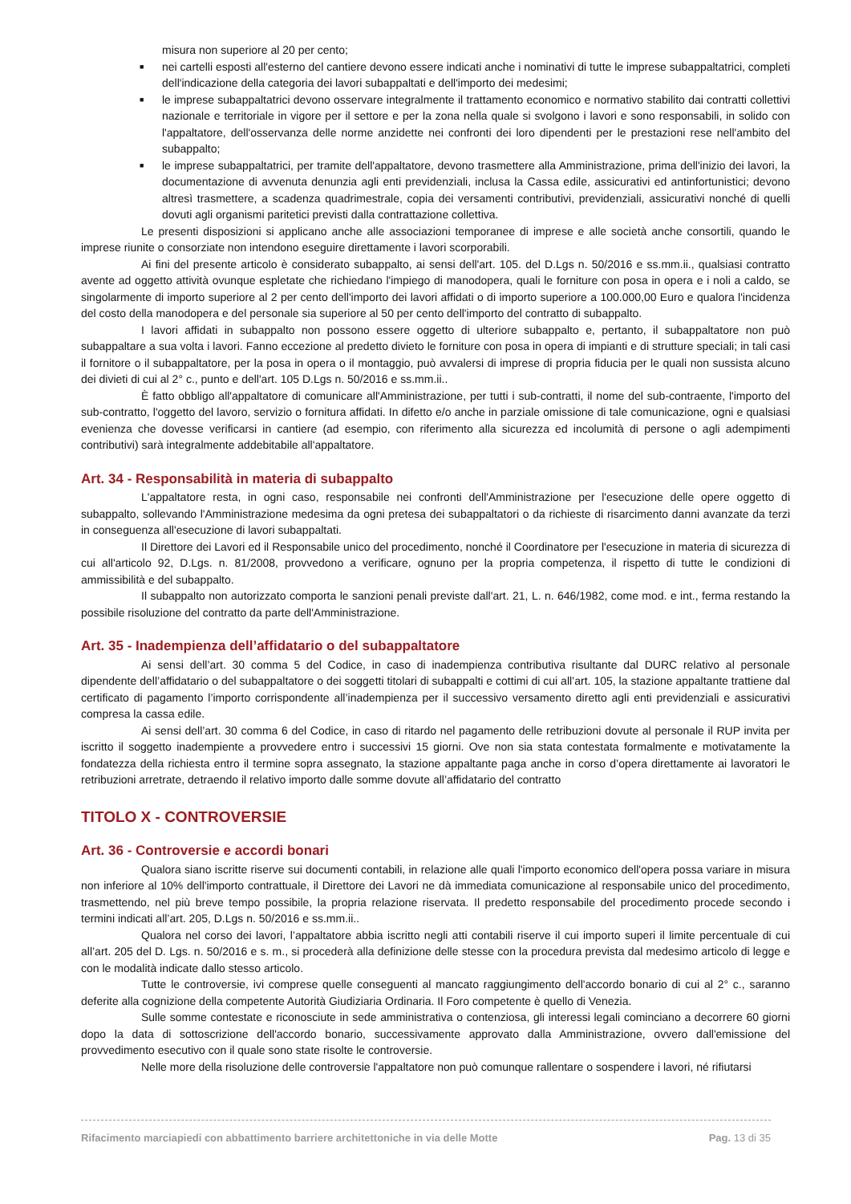misura non superiore al 20 per cento;
■ nei cartelli esposti all'esterno del cantiere devono essere indicati anche i nominativi di tutte le imprese subappaltatrici, completi dell'indicazione della categoria dei lavori subappaltati e dell'importo dei medesimi;
■ le imprese subappaltatrici devono osservare integralmente il trattamento economico e normativo stabilito dai contratti collettivi nazionale e territoriale in vigore per il settore e per la zona nella quale si svolgono i lavori e sono responsabili, in solido con l'appaltatore, dell'osservanza delle norme anzidette nei confronti dei loro dipendenti per le prestazioni rese nell'ambito del subappalto;
■ le imprese subappaltatrici, per tramite dell'appaltatore, devono trasmettere alla Amministrazione, prima dell'inizio dei lavori, la documentazione di avvenuta denunzia agli enti previdenziali, inclusa la Cassa edile, assicurativi ed antinfortunistici; devono altresì trasmettere, a scadenza quadrimestrale, copia dei versamenti contributivi, previdenziali, assicurativi nonché di quelli dovuti agli organismi paritetici previsti dalla contrattazione collettiva.
Le presenti disposizioni si applicano anche alle associazioni temporanee di imprese e alle società anche consortili, quando le imprese riunite o consorziate non intendono eseguire direttamente i lavori scorporabili.
Ai fini del presente articolo è considerato subappalto, ai sensi dell'art. 105. del D.Lgs n. 50/2016 e ss.mm.ii., qualsiasi contratto avente ad oggetto attività ovunque espletate che richiedano l'impiego di manodopera, quali le forniture con posa in opera e i noli a caldo, se singolarmente di importo superiore al 2 per cento dell'importo dei lavori affidati o di importo superiore a 100.000,00 Euro e qualora l'incidenza del costo della manodopera e del personale sia superiore al 50 per cento dell'importo del contratto di subappalto.
I lavori affidati in subappalto non possono essere oggetto di ulteriore subappalto e, pertanto, il subappaltatore non può subappaltare a sua volta i lavori. Fanno eccezione al predetto divieto le forniture con posa in opera di impianti e di strutture speciali; in tali casi il fornitore o il subappaltatore, per la posa in opera o il montaggio, può avvalersi di imprese di propria fiducia per le quali non sussista alcuno dei divieti di cui al 2° c., punto e dell'art. 105 D.Lgs n. 50/2016 e ss.mm.ii..
È fatto obbligo all'appaltatore di comunicare all'Amministrazione, per tutti i sub-contratti, il nome del sub-contraente, l'importo del sub-contratto, l'oggetto del lavoro, servizio o fornitura affidati. In difetto e/o anche in parziale omissione di tale comunicazione, ogni e qualsiasi evenienza che dovesse verificarsi in cantiere (ad esempio, con riferimento alla sicurezza ed incolumità di persone o agli adempimenti contributivi) sarà integralmente addebitabile all'appaltatore.
Art. 34 - Responsabilità in materia di subappalto
L'appaltatore resta, in ogni caso, responsabile nei confronti dell'Amministrazione per l'esecuzione delle opere oggetto di subappalto, sollevando l'Amministrazione medesima da ogni pretesa dei subappaltatori o da richieste di risarcimento danni avanzate da terzi in conseguenza all'esecuzione di lavori subappaltati.
Il Direttore dei Lavori ed il Responsabile unico del procedimento, nonché il Coordinatore per l'esecuzione in materia di sicurezza di cui all'articolo 92, D.Lgs. n. 81/2008, provvedono a verificare, ognuno per la propria competenza, il rispetto di tutte le condizioni di ammissibilità e del subappalto.
Il subappalto non autorizzato comporta le sanzioni penali previste dall'art. 21, L. n. 646/1982, come mod. e int., ferma restando la possibile risoluzione del contratto da parte dell'Amministrazione.
Art. 35 - Inadempienza dell’affidatario o del subappaltatore
Ai sensi dell’art. 30 comma 5 del Codice, in caso di inadempienza contributiva risultante dal DURC relativo al personale dipendente dell’affidatario o del subappaltatore o dei soggetti titolari di subappalti e cottimi di cui all’art. 105, la stazione appaltante trattiene dal certificato di pagamento l’importo corrispondente all’inadempienza per il successivo versamento diretto agli enti previdenziali e assicurativi compresa la cassa edile.
Ai sensi dell’art. 30 comma 6 del Codice, in caso di ritardo nel pagamento delle retribuzioni dovute al personale il RUP invita per iscritto il soggetto inadempiente a provvedere entro i successivi 15 giorni. Ove non sia stata contestata formalmente e motivatamente la fondatezza della richiesta entro il termine sopra assegnato, la stazione appaltante paga anche in corso d’opera direttamente ai lavoratori le retribuzioni arretrate, detraendo il relativo importo dalle somme dovute all’affidatario del contratto
TITOLO X - CONTROVERSIE
Art. 36 - Controversie e accordi bonari
Qualora siano iscritte riserve sui documenti contabili, in relazione alle quali l'importo economico dell'opera possa variare in misura non inferiore al 10% dell'importo contrattuale, il Direttore dei Lavori ne dà immediata comunicazione al responsabile unico del procedimento, trasmettendo, nel più breve tempo possibile, la propria relazione riservata. Il predetto responsabile del procedimento procede secondo i termini indicati all’art. 205, D.Lgs n. 50/2016 e ss.mm.ii..
Qualora nel corso dei lavori, l’appaltatore abbia iscritto negli atti contabili riserve il cui importo superi il limite percentuale di cui all’art. 205 del D. Lgs. n. 50/2016 e s. m., si procederà alla definizione delle stesse con la procedura prevista dal medesimo articolo di legge e con le modalità indicate dallo stesso articolo.
Tutte le controversie, ivi comprese quelle conseguenti al mancato raggiungimento dell'accordo bonario di cui al 2° c., saranno deferite alla cognizione della competente Autorità Giudiziaria Ordinaria. Il Foro competente è quello di Venezia.
Sulle somme contestate e riconosciute in sede amministrativa o contenziosa, gli interessi legali cominciano a decorrere 60 giorni dopo la data di sottoscrizione dell'accordo bonario, successivamente approvato dalla Amministrazione, ovvero dall'emissione del provvedimento esecutivo con il quale sono state risolte le controversie.
Nelle more della risoluzione delle controversie l'appaltatore non può comunque rallentare o sospendere i lavori, né rifiutarsi
Rifacimento marciapiedi con abbattimento barriere architettoniche in via delle Motte Pag. 13 di 35